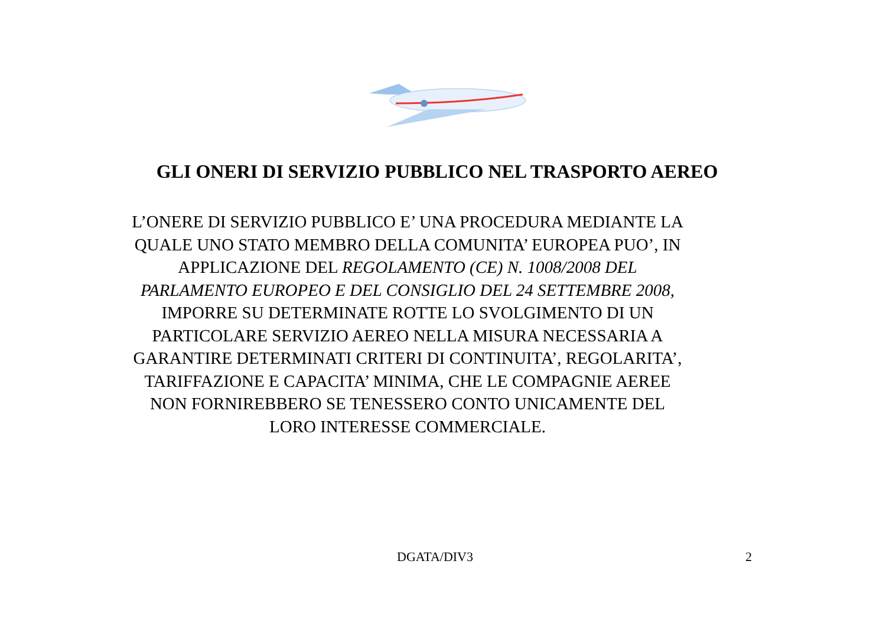GLI ONERI DI SERVIZIO PUBBLICO NEL TRASPORTO AEREO
L’ONERE DI SERVIZIO PUBBLICO E’ UNA PROCEDURA MEDIANTE LA QUALE UNO STATO MEMBRO DELLA COMUNITA’ EUROPEA PUO’, IN APPLICAZIONE DEL REGOLAMENTO (CE) N. 1008/2008 DEL PARLAMENTO EUROPEO E DEL CONSIGLIO DEL 24 SETTEMBRE 2008, IMPORRE SU DETERMINATE ROTTE LO SVOLGIMENTO DI UN PARTICOLARE SERVIZIO AEREO NELLA MISURA NECESSARIA A GARANTIRE DETERMINATI CRITERI DI CONTINUITA’, REGOLARITA’, TARIFFAZIONE E CAPACITA’ MINIMA, CHE LE COMPAGNIE AEREE NON FORNIREBBERO SE TENESSERO CONTO UNICAMENTE DEL LORO INTERESSE COMMERCIALE.
DGATA/DIV3 2